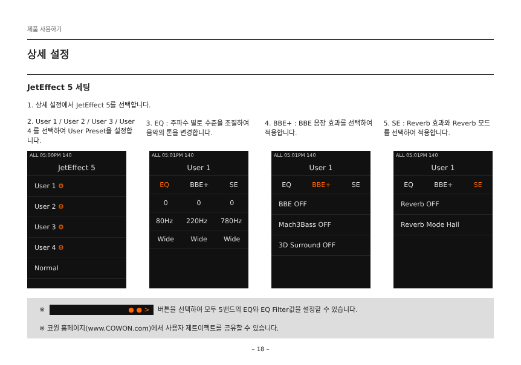제품 사용하기
상세 설정
JetEffect 5 세팅
1. 상세 설정에서 JetEffect 5를 선택합니다.
2. User 1 / User 2 / User 3 / User 4 를 선택하여 User Preset을 설정합니다.
3. EQ : 주파수 별로 수준을 조절하여 음악의 톤을 변경합니다.
4. BBE+ : BBE 음장 효과를 선택하여 적용합니다.
5. SE : Reverb 효과와 Reverb 모드를 선택하여 적용합니다.
ALL 05:00PM 140
JetEffect 5
User 1 ⚙
User 2 ⚙
User 3 ⚙
User 4 ⚙
Normal
ALL 05:01PM 140
User 1
EQ BBE+ SE
0 0 0
80Hz 220Hz 780Hz
Wide Wide Wide
ALL 05:01PM 140
User 1
EQ BBE+ SE
BBE OFF
Mach3Bass OFF
3D Surround OFF
ALL 05:01PM 140
User 1
EQ BBE+ SE
Reverb OFF
Reverb Mode Hall
※ ● ● > 버튼을 선택하여 모두 5밴드의 EQ와 EQ Filter값을 설정할 수 있습니다.
※ 코원 홈페이지(www.COWON.com)에서 사용자 제트이펙트를 공유할 수 있습니다.
– 18 –